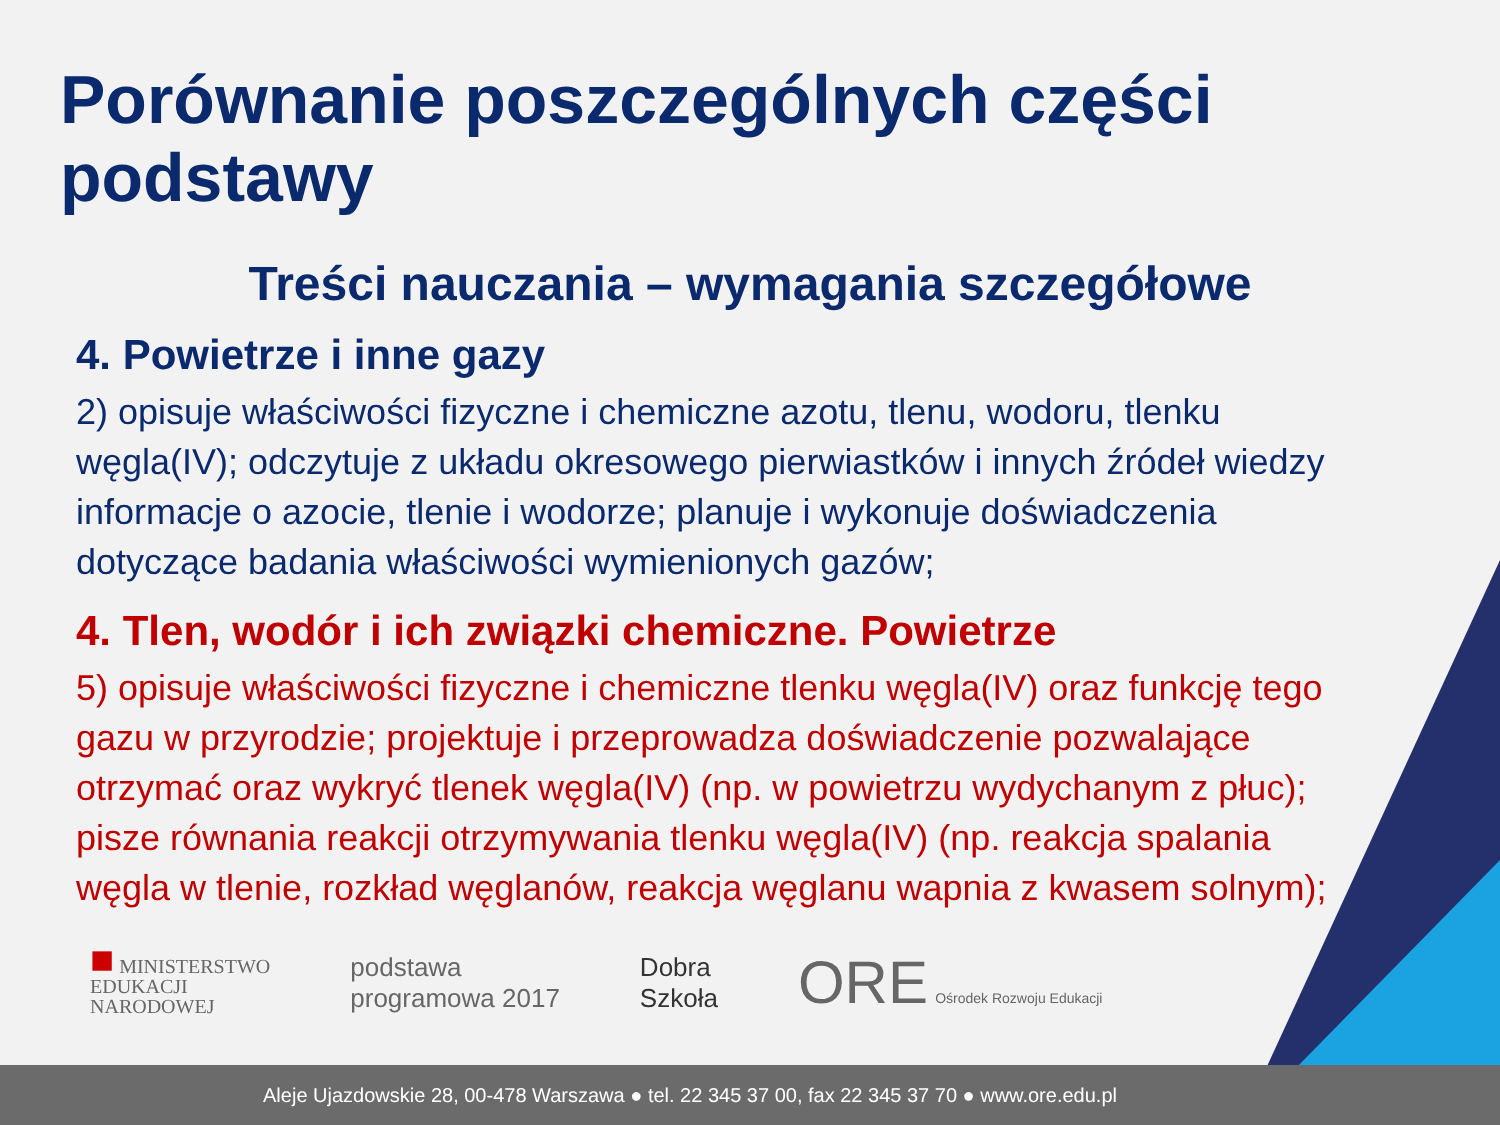Porównanie poszczególnych części podstawy
Treści nauczania – wymagania szczegółowe
4. Powietrze i inne gazy
2) opisuje właściwości fizyczne i chemiczne azotu, tlenu, wodoru, tlenku węgla(IV); odczytuje z układu okresowego pierwiastków i innych źródeł wiedzy informacje o azocie, tlenie i wodorze; planuje i wykonuje doświadczenia dotyczące badania właściwości wymienionych gazów;
4. Tlen, wodór i ich związki chemiczne. Powietrze
5) opisuje właściwości fizyczne i chemiczne tlenku węgla(IV) oraz funkcję tego gazu w przyrodzie; projektuje i przeprowadza doświadczenie pozwalające otrzymać oraz wykryć tlenek węgla(IV) (np. w powietrzu wydychanym z płuc); pisze równania reakcji otrzymywania tlenku węgla(IV) (np. reakcja spalania węgla w tlenie, rozkład węglanów, reakcja węglanu wapnia z kwasem solnym);
■ MINISTERSTWO
EDUKACJI
NARODOWEJ
podstawa
programowa 2017
Dobra
Szkoła
ORE Ośrodek Rozwoju Edukacji
Aleje Ujazdowskie 28, 00-478 Warszawa ● tel. 22 345 37 00, fax 22 345 37 70 ● www.ore.edu.pl